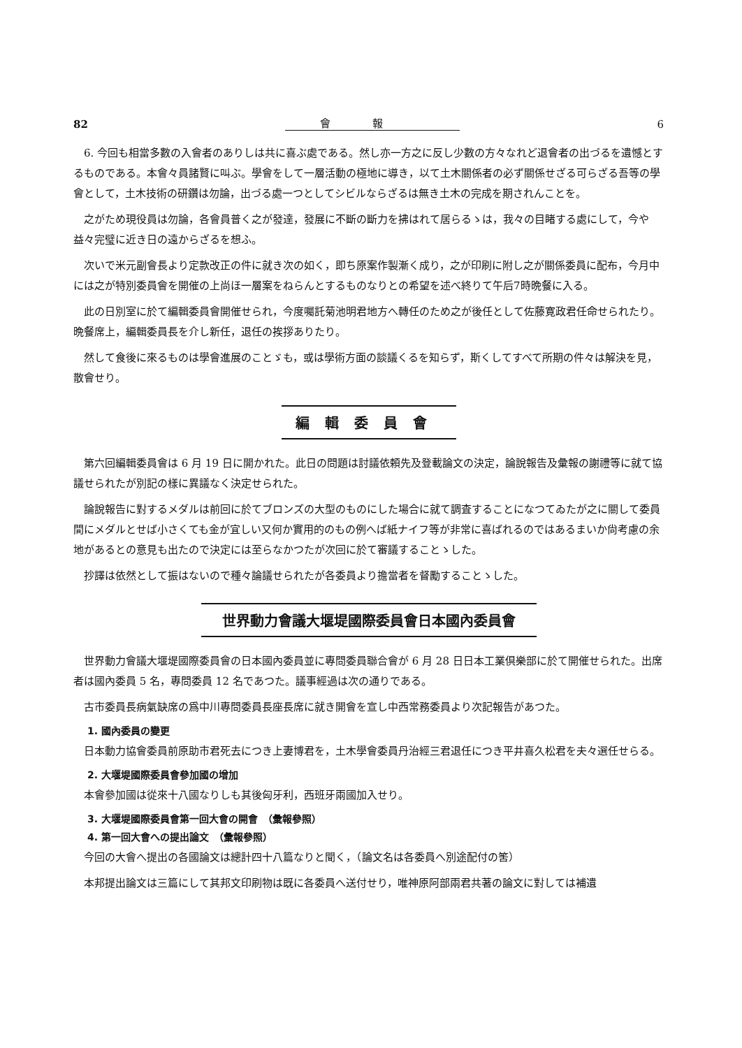82 會報 6
6. 今回も相當多數の入會者のありしは共に喜ぶ處である。然し亦一方之に反し少數の方々なれど退會者の出づるを遺憾とするものである。本會々員諸賢に叫ぶ。學會をして一層活動の極地に導き，以て土木關係者の必ず關係せざる可らざる吾等の學會として，土木技術の研鑽は勿論，出づる處一つとしてシビルならざるは無き土木の完成を期されんことを。
之がため現役員は勿論，各會員普く之が發達，發展に不斷の斷力を拂はれて居らるゝは，我々の目睹する處にして，今や益々完璧に近き日の遠からざるを想ふ。
次いで米元副會長より定款改正の件に就き次の如く，即ち原案作製漸く成り，之が印刷に附し之が關係委員に配布，今月中には之が特別委員會を開催の上尚ほ一層案をねらんとするものなりとの希望を述べ終りて午后7時晩餐に入る。
此の日別室に於て編輯委員會開催せられ，今度囑託菊池明君地方へ轉任のため之が後任として佐藤寛政君任命せられたり。晩餐席上，編輯委員長を介し新任，退任の挨拶ありたり。
然して食後に來るものは學會進展のことゞも，或は學術方面の談議くるを知らず，斯くしてすべて所期の件々は解決を見，散會せり。
編輯委員會
第六回編輯委員會は 6 月 19 日に開かれた。此日の問題は討議依頼先及登載論文の決定，論說報告及彙報の謝禮等に就て協議せられたが別記の樣に異議なく決定せられた。
論說報告に對するメダルは前回に於てブロンズの大型のものにした場合に就て調査することになつてゐたが之に關して委員間にメダルとせば小さくても金が宜しい又何か實用的のもの例へば紙ナイフ等が非常に喜ばれるのではあるまいか尙考慮の余地があるとの意見も出たので決定には至らなかつたが次回に於て審議することゝした。
抄譯は依然として振はないので種々論議せられたが各委員より擔當者を督勵することゝした。
世界動力會議大堰堤國際委員會日本國內委員會
世界動力會議大堰堤國際委員會の日本國內委員並に專問委員聯合會が 6 月 28 日日本工業倶樂部に於て開催せられた。出席者は國內委員 5 名，專問委員 12 名であつた。議事經過は次の通りである。
古市委員長病氣缺席の爲中川專問委員長座長席に就き開會を宣し中西常務委員より次記報告があつた。
1. 國內委員の變更
日本動力協會委員前原助市君死去につき上妻博君を，土木學會委員丹治經三君退任につき平井喜久松君を夫々選任せらる。
2. 大堰堤國際委員會參加國の增加
本會參加國は從來十八國なりしも其後匈牙利，西班牙兩國加入せり。
3. 大堰堤國際委員會第一回大會の開會　（彙報參照）
4. 第一回大會への提出論文　（彙報參照）
今回の大會へ提出の各國論文は總計四十八篇なりと聞く，（論文名は各委員へ別途配付の筈）
本邦提出論文は三篇にして其邦文印刷物は既に各委員へ送付せり，唯神原阿部兩君共著の論文に對しては補遺